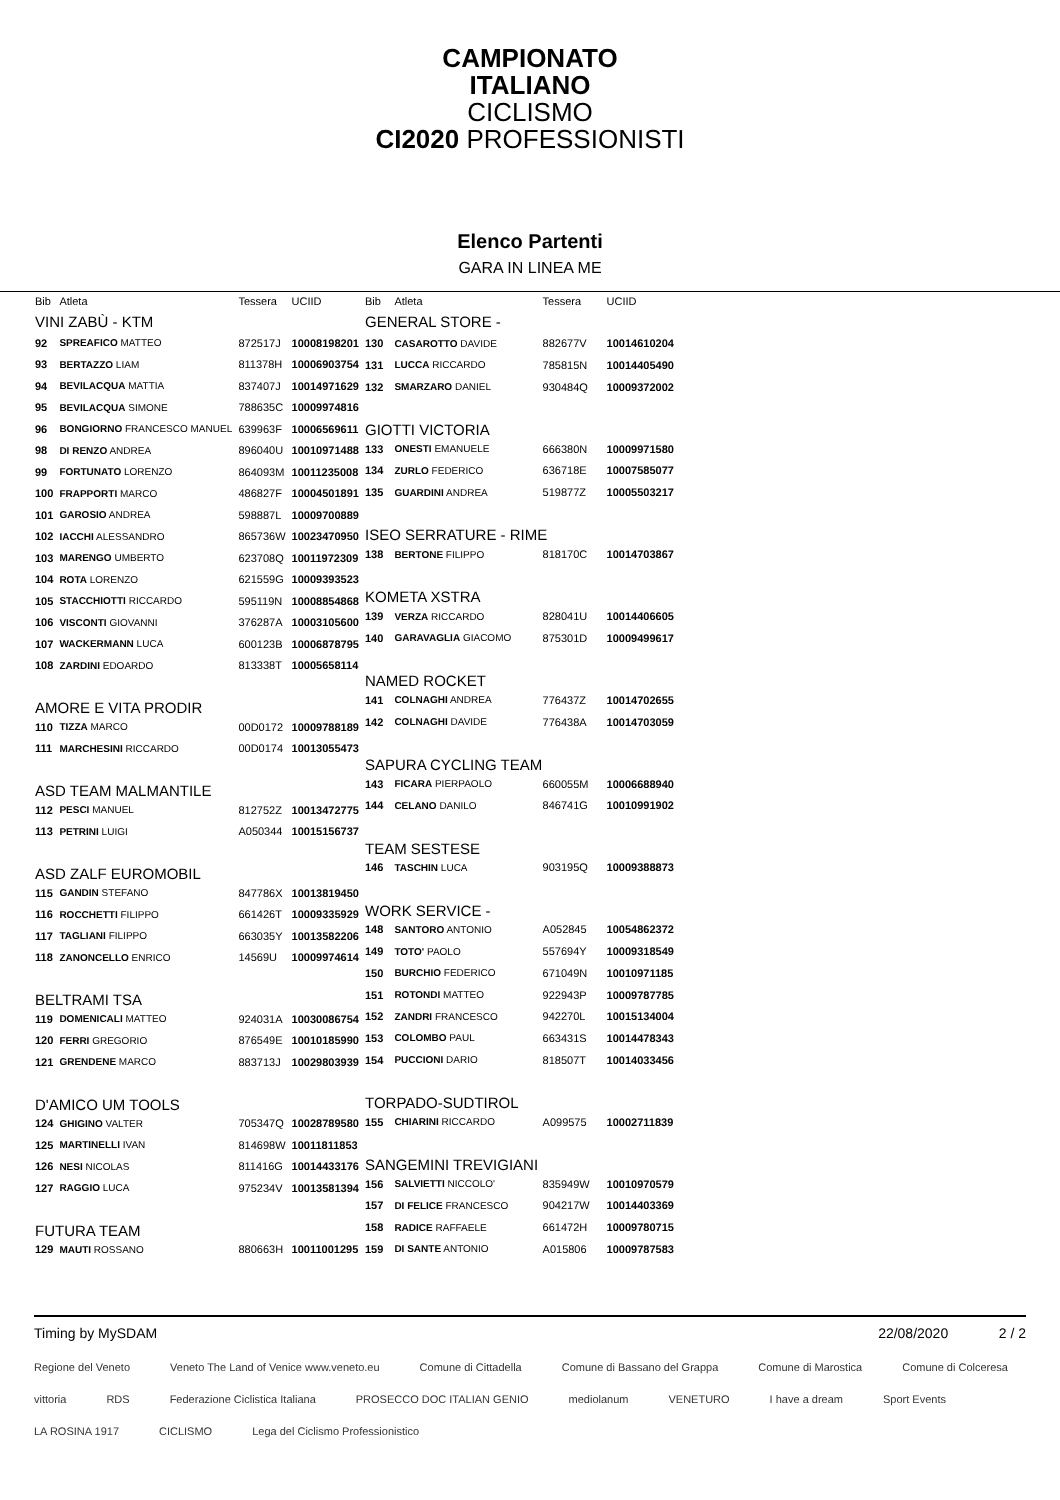CAMPIONATO
ITALIANO
CICLISMO
CI2020 PROFESSIONISTI
Elenco Partenti
GARA IN LINEA ME
| Bib | Atleta | Tessera | UCIID |
| --- | --- | --- | --- |
| VINI ZABÙ - KTM | | | |
| 92 | SPREAFICO MATTEO | 872517J | 10008198201 |
| 93 | BERTAZZO LIAM | 811378H | 10006903754 |
| 94 | BEVILACQUA MATTIA | 837407J | 10014971629 |
| 95 | BEVILACQUA SIMONE | 788635C | 10009974816 |
| 96 | BONGIORNO FRANCESCO MANUEL | 639963F | 10006569611 |
| 98 | DI RENZO ANDREA | 896040U | 10010971488 |
| 99 | FORTUNATO LORENZO | 864093M | 10011235008 |
| 100 | FRAPPORTI MARCO | 486827F | 10004501891 |
| 101 | GAROSIO ANDREA | 598887L | 10009700889 |
| 102 | IACCHI ALESSANDRO | 865736W | 10023470950 |
| 103 | MARENGO UMBERTO | 623708Q | 10011972309 |
| 104 | ROTA LORENZO | 621559G | 10009393523 |
| 105 | STACCHIOTTI RICCARDO | 595119N | 10008854868 |
| 106 | VISCONTI GIOVANNI | 376287A | 10003105600 |
| 107 | WACKERMANN LUCA | 600123B | 10006878795 |
| 108 | ZARDINI EDOARDO | 813338T | 10005658114 |
| AMORE E VITA PRODIR | | | |
| 110 | TIZZA MARCO | 00D0172 | 10009788189 |
| 111 | MARCHESINI RICCARDO | 00D0174 | 10013055473 |
| ASD TEAM MALMANTILE | | | |
| 112 | PESCI MANUEL | 812752Z | 10013472775 |
| 113 | PETRINI LUIGI | A050344 | 10015156737 |
| ASD ZALF EUROMOBIL | | | |
| 115 | GANDIN STEFANO | 847786X | 10013819450 |
| 116 | ROCCHETTI FILIPPO | 661426T | 10009335929 |
| 117 | TAGLIANI FILIPPO | 663035Y | 10013582206 |
| 118 | ZANONCELLO ENRICO | 14569U | 10009974614 |
| BELTRAMI TSA | | | |
| 119 | DOMENICALI MATTEO | 924031A | 10030086754 |
| 120 | FERRI GREGORIO | 876549E | 10010185990 |
| 121 | GRENDENE MARCO | 883713J | 10029803939 |
| D'AMICO UM TOOLS | | | |
| 124 | GHIGINO VALTER | 705347Q | 10028789580 |
| 125 | MARTINELLI IVAN | 814698W | 10011811853 |
| 126 | NESI NICOLAS | 811416G | 10014433176 |
| 127 | RAGGIO LUCA | 975234V | 10013581394 |
| FUTURA TEAM | | | |
| 129 | MAUTI ROSSANO | 880663H | 10011001295 |
| Bib | Atleta | Tessera | UCIID |
| --- | --- | --- | --- |
| GENERAL STORE - | | | |
| 130 | CASAROTTO DAVIDE | 882677V | 10014610204 |
| 131 | LUCCA RICCARDO | 785815N | 10014405490 |
| 132 | SMARZARO DANIEL | 930484Q | 10009372002 |
| GIOTTI VICTORIA | | | |
| 133 | ONESTI EMANUELE | 666380N | 10009971580 |
| 134 | ZURLO FEDERICO | 636718E | 10007585077 |
| 135 | GUARDINI ANDREA | 519877Z | 10005503217 |
| ISEO SERRATURE - RIME | | | |
| 138 | BERTONE FILIPPO | 818170C | 10014703867 |
| KOMETA XSTRA | | | |
| 139 | VERZA RICCARDO | 828041U | 10014406605 |
| 140 | GARAVAGLIA GIACOMO | 875301D | 10009499617 |
| NAMED ROCKET | | | |
| 141 | COLNAGHI ANDREA | 776437Z | 10014702655 |
| 142 | COLNAGHI DAVIDE | 776438A | 10014703059 |
| SAPURA CYCLING TEAM | | | |
| 143 | FICARA PIERPAOLO | 660055M | 10006688940 |
| 144 | CELANO DANILO | 846741G | 10010991902 |
| TEAM SESTESE | | | |
| 146 | TASCHIN LUCA | 903195Q | 10009388873 |
| WORK SERVICE - | | | |
| 148 | SANTORO ANTONIO | A052845 | 10054862372 |
| 149 | TOTO' PAOLO | 557694Y | 10009318549 |
| 150 | BURCHIO FEDERICO | 671049N | 10010971185 |
| 151 | ROTONDI MATTEO | 922943P | 10009787785 |
| 152 | ZANDRI FRANCESCO | 942270L | 10015134004 |
| 153 | COLOMBO PAUL | 663431S | 10014478343 |
| 154 | PUCCIONI DARIO | 818507T | 10014033456 |
| TORPADO-SUDTIROL | | | |
| 155 | CHIARINI RICCARDO | A099575 | 10002711839 |
| SANGEMINI TREVIGIANI | | | |
| 156 | SALVIETTI NICCOLO' | 835949W | 10010970579 |
| 157 | DI FELICE FRANCESCO | 904217W | 10014403369 |
| 158 | RADICE RAFFAELE | 661472H | 10009780715 |
| 159 | DI SANTE ANTONIO | A015806 | 10009787583 |
Timing by MySDAM 22/08/2020 2 / 2
Regione del Veneto Veneto The Land of Venice www.veneto.eu Comune di Cittadella Comune di Bassano del Grappa Comune di Marostica Comune di Colceresa vittoria RDS Federazione Ciclistica Italiana PROSECCO DOC ITALIAN GENIO mediolanum VENETURO I have a dream Sport Events LA ROSINA 1917 CICLISMO Lega del Ciclismo Professionistico